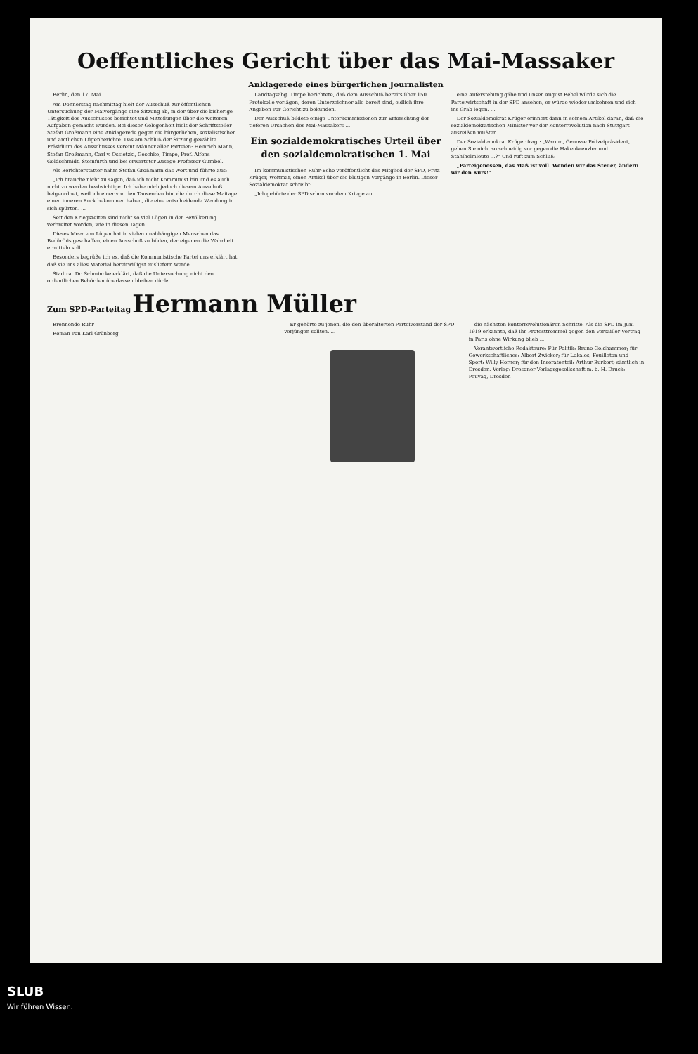Oeffentliches Gericht über das Mai-Massaker
Anklagerede eines bürgerlichen Journalisten
Berlin, den 17. Mai.
Am Donnerstag nachmittag hielt der Ausschuß zur öffentlichen Untersuchung der Maivorgänge eine Sitzung ab, in der über die bisherige Tätigkeit des Ausschusses berichtet und Mitteilungen über die weiteren Aufgaben gemacht wurden. Bei dieser Gelegenheit hielt der Schriftsteller Stefan Großmann eine Anklagerede gegen die bürgerlichen, sozialistischen und amtlichen Lügenberichte. Das am Schluß der Sitzung gewählte Präsidium des Ausschusses vereint Männer aller Parteien: Heinrich Mann, Stefan Großmann, Carl v. Ossietzki, Geschke, Timpe, Prof. Alfons Goldschmidt, Steinfurth und bei erwarteter Zusage Professor Gumbel.
Als Berichterstatter nahm Stefan Großmann das Wort und führte aus:
„Ich brauche nicht zu sagen, daß ich nicht Kommunist bin und es auch nicht zu werden beabsichtige. Ich habe mich jedoch diesem Ausschuß beigeordnet, weil ich einer von den Tausenden bin, die durch diese Maitage einen inneren Ruck bekommen haben, die eine entscheidende Wendung in sich spürten. ...
Seit den Kriegszeiten sind nicht so viel Lügen in der Bevölkerung verbreitet worden, wie in diesen Tagen. ...
Dieses Meer von Lügen hat in vielen unabhängigen Menschen das Bedürfnis geschaffen, einen Ausschuß zu bilden, der eigenen die Wahrheit ermitteln soll. ...
Besonders begrüße ich es, daß die Kommunistische Partei uns erklärt hat, daß sie uns alles Material bereitwilligst ausliefern werde. ...
Stadtrat Dr. Schmincke erklärt, daß die Untersuchung nicht den ordentlichen Behörden überlassen bleiben dürfe. ...
Landtagsabg. Timpe berichtete, daß dem Ausschuß bereits über 150 Protokolle vorlägen, deren Unterzeichner alle bereit sind, eidlich ihre Angaben vor Gericht zu bekunden.
Der Ausschuß bildete einige Unterkommissionen zur Erforschung der tieferen Ursachen des Mai-Massakers ...
Ein sozialdemokratisches Urteil über den sozialdemokratischen 1. Mai
Im kommunistischen Ruhr-Echo veröffentlicht das Mitglied der SPD, Fritz Krüger, Weitmar, einen Artikel über die blutigen Vorgänge in Berlin. Dieser Sozialdemokrat schreibt:
„Ich gehörte der SPD schon vor dem Kriege an. ...
eine Auferstehung gäbe und unser August Bebel würde sich die Parteiwirtschaft in der SPD ansehen, er würde wieder umkehren und sich ins Grab legen. ...
Der Sozialdemokrat Krüger erinnert dann in seinem Artikel daran, daß die sozialdemokratischen Minister vor der Konterrevolution nach Stuttgart ausreißen mußten ...
Der Sozialdemokrat Krüger fragt: „Warum, Genosse Polizeipräsident, gehen Sie nicht so schneidig vor gegen die Hakenkreuzler und Stahlhelmleute ...?" Und ruft zum Schluß:
„Parteigenossen, das Maß ist voll. Wenden wir das Steuer, ändern wir den Kurs!"
Zum SPD-Parteitag Hermann Müller
Brennende Ruhr
Roman von Karl Grünberg
Er gehörte zu jenen, die den überalterten Parteivorstand der SPD verjüngen sollten. ...
die nächsten konterrevolutionären Schritte. Als die SPD im Juni 1919 erkannte, daß ihr Protesttrommel gegen den Versailler Vertrag in Paris ohne Wirkung blieb ...
Verantwortliche Redakteure: Für Politik: Bruno Goldhammer; für Gewerkschaftliches: Albert Zwicker; für Lokales, Feuilleton und Sport: Willy Horner; für den Inseratenteil: Arthur Burkert; sämtlich in Dresden. Verlag: Dresdner Verlagsgesellschaft m. b. H. Druck: Peuvag, Dresden
SLUB
Wir führen Wissen.